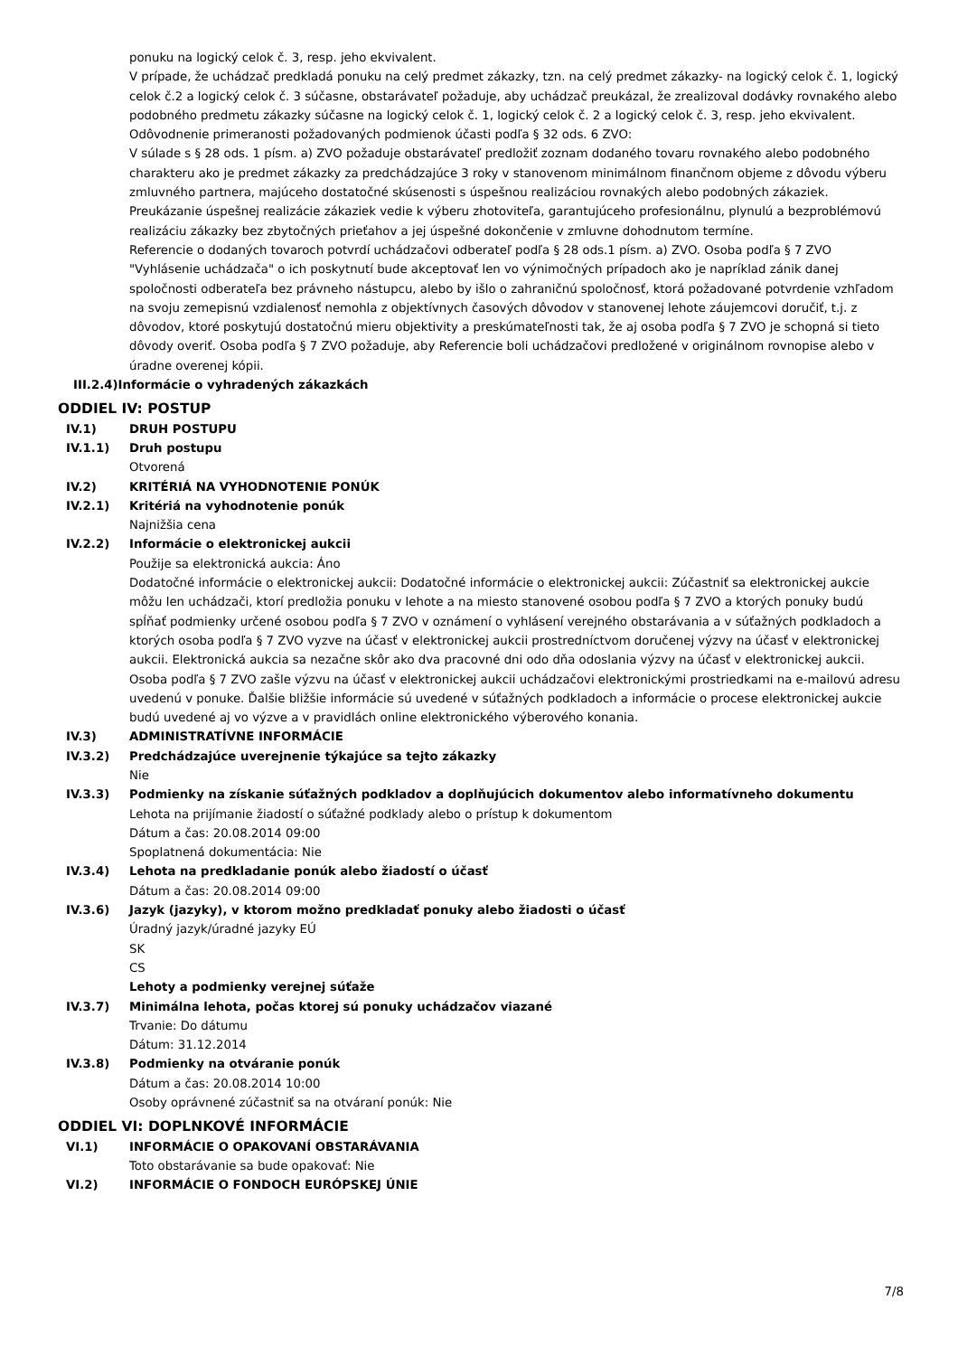ponuku na logický celok č. 3, resp. jeho ekvivalent.
V prípade, že uchádzač predkladá ponuku na celý predmet zákazky, tzn. na celý predmet zákazky- na logický celok č. 1, logický celok č.2 a logický celok č. 3 súčasne, obstarávateľ požaduje, aby uchádzač preukázal, že zrealizoval dodávky rovnakého alebo podobného predmetu zákazky súčasne na logický celok č. 1, logický celok č. 2 a logický celok č. 3, resp. jeho ekvivalent.
Odôvodnenie primeranosti požadovaných podmienok účasti podľa § 32 ods. 6 ZVO:
V súlade s § 28 ods. 1 písm. a) ZVO požaduje obstarávateľ predložiť zoznam dodaného tovaru rovnakého alebo podobného charakteru ako je predmet zákazky za predchádzajúce 3 roky v stanovenom minimálnom finančnom objeme z dôvodu výberu zmluvného partnera, majúceho dostatočné skúsenosti s úspešnou realizáciou rovnakých alebo podobných zákaziek. Preukázanie úspešnej realizácie zákaziek vedie k výberu zhotoviteľa, garantujúceho profesionálnu, plynulú a bezproblémovú realizáciu zákazky bez zbytočných prieťahov a jej úspešné dokončenie v zmluvne dohodnutom termíne.
Referencie o dodaných tovaroch potvrdí uchádzačovi odberateľ podľa § 28 ods.1 písm. a) ZVO. Osoba podľa § 7 ZVO "Vyhlásenie uchádzača" o ich poskytnutí bude akceptovať len vo výnimočných prípadoch ako je napríklad zánik danej spoločnosti odberateľa bez právneho nástupcu, alebo by išlo o zahraničnú spoločnosť, ktorá požadované potvrdenie vzhľadom na svoju zemepisnú vzdialenosť nemohla z objektívnych časových dôvodov v stanovenej lehote záujemcovi doručiť, t.j. z dôvodov, ktoré poskytujú dostatočnú mieru objektivity a preskúmateľnosti tak, že aj osoba podľa § 7 ZVO je schopná si tieto dôvody overiť. Osoba podľa § 7 ZVO požaduje, aby Referencie boli uchádzačovi predložené v originálnom rovnopise alebo v úradne overenej kópii.
III.2.4)Informácie o vyhradených zákazkách
ODDIEL IV: POSTUP
IV.1) DRUH POSTUPU
IV.1.1) Druh postupu
Otvorená
IV.2) KRITÉRIÁ NA VYHODNOTENIE PONÚK
IV.2.1) Kritériá na vyhodnotenie ponúk
Najnižšia cena
IV.2.2) Informácie o elektronickej aukcii
Použije sa elektronická aukcia: Áno
Dodatočné informácie o elektronickej aukcii: Dodatočné informácie o elektronickej aukcii: Zúčastniť sa elektronickej aukcie môžu len uchádzači, ktorí predložia ponuku v lehote a na miesto stanovené osobou podľa § 7 ZVO a ktorých ponuky budú spĺňať podmienky určené osobou podľa § 7 ZVO v oznámení o vyhlásení verejného obstarávania a v súťažných podkladoch a ktorých osoba podľa § 7 ZVO vyzve na účasť v elektronickej aukcii prostredníctvom doručenej výzvy na účasť v elektronickej aukcii. Elektronická aukcia sa nezačne skôr ako dva pracovné dni odo dňa odoslania výzvy na účasť v elektronickej aukcii. Osoba podľa § 7 ZVO zašle výzvu na účasť v elektronickej aukcii uchádzačovi elektronickými prostriedkami na e-mailovú adresu uvedenú v ponuke. Ďalšie bližšie informácie sú uvedené v súťažných podkladoch a informácie o procese elektronickej aukcie budú uvedené aj vo výzve a v pravidlách online elektronického výberového konania.
IV.3) ADMINISTRATÍVNE INFORMÁCIE
IV.3.2) Predchádzajúce uverejnenie týkajúce sa tejto zákazky
Nie
IV.3.3) Podmienky na získanie súťažných podkladov a doplňujúcich dokumentov alebo informatívneho dokumentu
Lehota na prijímanie žiadostí o súťažné podklady alebo o prístup k dokumentom
Dátum a čas: 20.08.2014 09:00
Spoplatnená dokumentácia: Nie
IV.3.4) Lehota na predkladanie ponúk alebo žiadostí o účasť
Dátum a čas: 20.08.2014 09:00
IV.3.6) Jazyk (jazyky), v ktorom možno predkladať ponuky alebo žiadosti o účasť
Úradný jazyk/úradné jazyky EÚ
SK
CS
Lehoty a podmienky verejnej súťaže
IV.3.7) Minimálna lehota, počas ktorej sú ponuky uchádzačov viazané
Trvanie: Do dátumu
Dátum: 31.12.2014
IV.3.8) Podmienky na otváranie ponúk
Dátum a čas: 20.08.2014 10:00
Osoby oprávnené zúčastniť sa na otváraní ponúk: Nie
ODDIEL VI: DOPLNKOVÉ INFORMÁCIE
VI.1) INFORMÁCIE O OPAKOVANÍ OBSTARÁVANIA
Toto obstarávanie sa bude opakovať: Nie
VI.2) INFORMÁCIE O FONDOCH EURÓPSKEJ ÚNIE
7/8